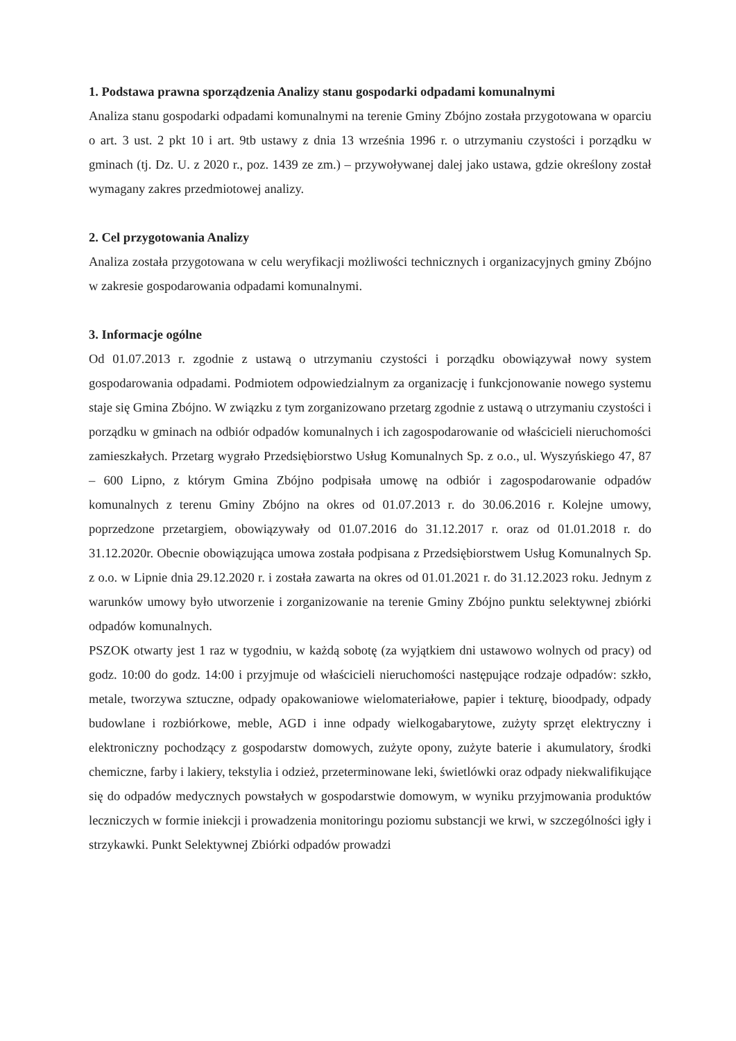1. Podstawa prawna sporządzenia Analizy stanu gospodarki odpadami komunalnymi
Analiza stanu gospodarki odpadami komunalnymi na terenie Gminy Zbójno została przygotowana w oparciu o art. 3 ust. 2 pkt 10 i art. 9tb ustawy z dnia 13 września 1996 r. o utrzymaniu czystości i porządku w gminach (tj. Dz. U. z 2020 r., poz. 1439 ze zm.) – przywoływanej dalej jako ustawa, gdzie określony został wymagany zakres przedmiotowej analizy.
2. Cel przygotowania Analizy
Analiza została przygotowana w celu weryfikacji możliwości technicznych i organizacyjnych gminy Zbójno w zakresie gospodarowania odpadami komunalnymi.
3. Informacje ogólne
Od 01.07.2013 r. zgodnie z ustawą o utrzymaniu czystości i porządku obowiązywał nowy system gospodarowania odpadami. Podmiotem odpowiedzialnym za organizację i funkcjonowanie nowego systemu staje się Gmina Zbójno. W związku z tym zorganizowano przetarg zgodnie z ustawą o utrzymaniu czystości i porządku w gminach na odbiór odpadów komunalnych i ich zagospodarowanie od właścicieli nieruchomości zamieszkałych. Przetarg wygrało Przedsiębiorstwo Usług Komunalnych Sp. z o.o., ul. Wyszyńskiego 47, 87 – 600 Lipno, z którym Gmina Zbójno podpisała umowę na odbiór i zagospodarowanie odpadów komunalnych z terenu Gminy Zbójno na okres od 01.07.2013 r. do 30.06.2016 r. Kolejne umowy, poprzedzone przetargiem, obowiązywały od 01.07.2016 do 31.12.2017 r. oraz od 01.01.2018 r. do 31.12.2020r. Obecnie obowiązująca umowa została podpisana z Przedsiębiorstwem Usług Komunalnych Sp. z o.o. w Lipnie dnia 29.12.2020 r. i została zawarta na okres od 01.01.2021 r. do 31.12.2023 roku. Jednym z warunków umowy było utworzenie i zorganizowanie na terenie Gminy Zbójno punktu selektywnej zbiórki odpadów komunalnych.
PSZOK otwarty jest 1 raz w tygodniu, w każdą sobotę (za wyjątkiem dni ustawowo wolnych od pracy) od godz. 10:00 do godz. 14:00 i przyjmuje od właścicieli nieruchomości następujące rodzaje odpadów: szkło, metale, tworzywa sztuczne, odpady opakowaniowe wielomateriałowe, papier i tekturę, bioodpady, odpady budowlane i rozbiórkowe, meble, AGD i inne odpady wielkogabarytowe, zużyty sprzęt elektryczny i elektroniczny pochodzący z gospodarstw domowych, zużyte opony, zużyte baterie i akumulatory, środki chemiczne, farby i lakiery, tekstylia i odzież, przeterminowane leki, świetlówki oraz odpady niekwalifikujące się do odpadów medycznych powstałych w gospodarstwie domowym, w wyniku przyjmowania produktów leczniczych w formie iniekcji i prowadzenia monitoringu poziomu substancji we krwi, w szczególności igły i strzykawki. Punkt Selektywnej Zbiórki odpadów prowadzi